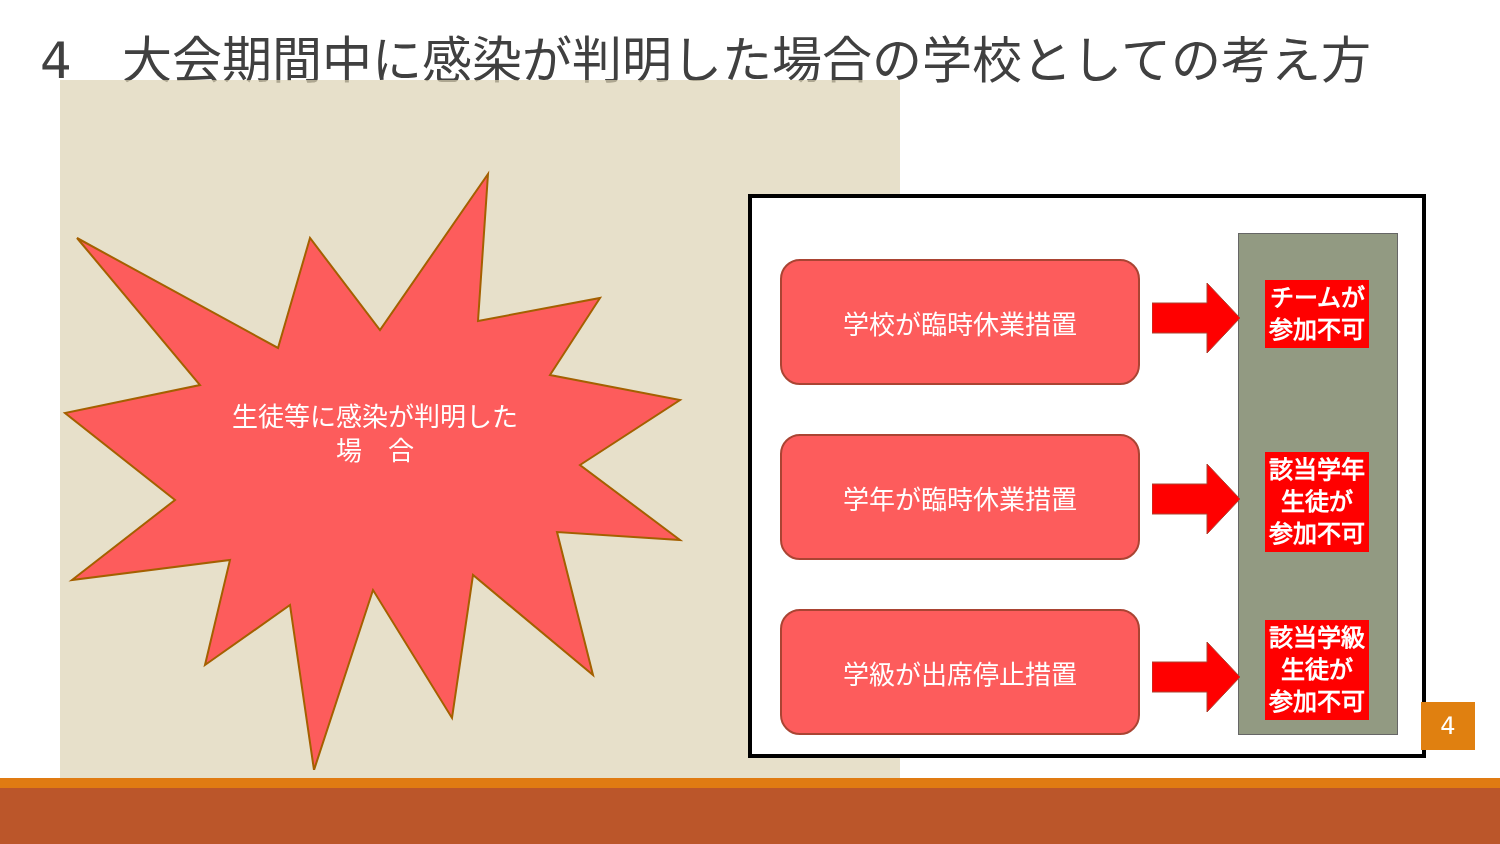4　大会期間中に感染が判明した場合の学校としての考え方
生徒等に感染が判明した
場　合
学校が臨時休業措置
学年が臨時休業措置
学級が出席停止措置
チームが
参加不可
該当学年
生徒が
参加不可
該当学級
生徒が
参加不可
4